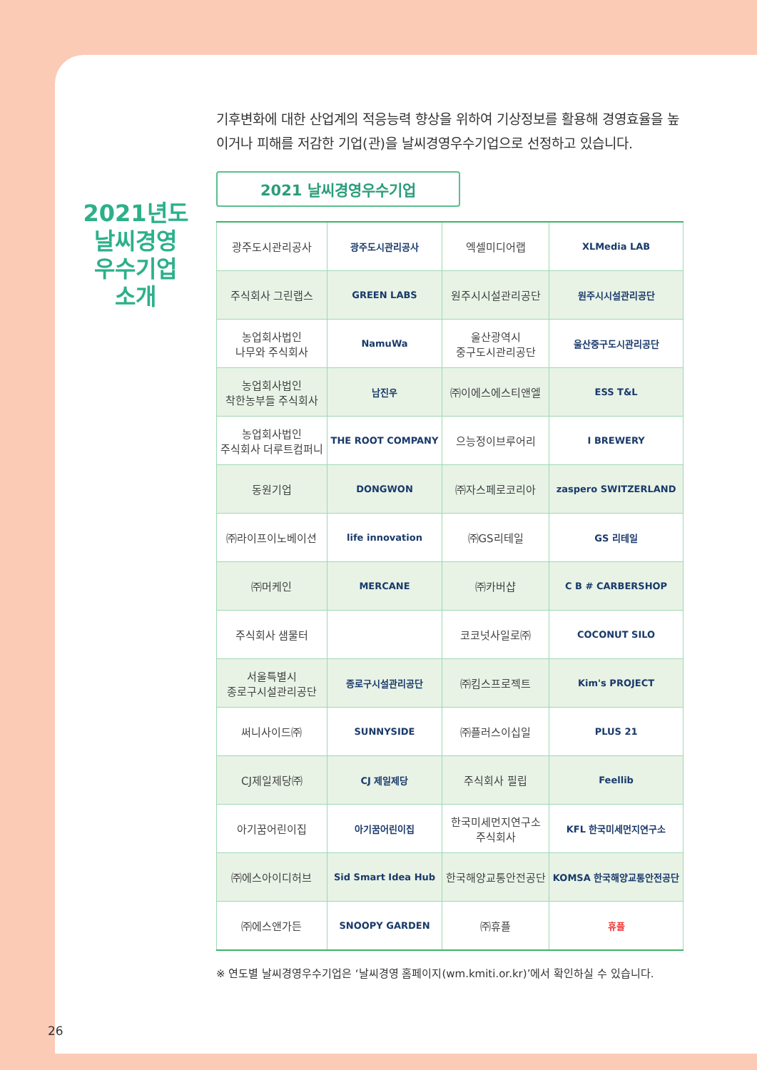2021년도
날씨경영
우수기업
소개
기후변화에 대한 산업계의 적응능력 향상을 위하여 기상정보를 활용해 경영효율을 높이거나 피해를 저감한 기업(관)을 날씨경영우수기업으로 선정하고 있습니다.
2021 날씨경영우수기업
| 광주도시관리공사 | 광주도시관리공사 | 엑셀미디어랩 | XLMedia LAB |
| 주식회사 그린랩스 | GREEN LABS | 원주시시설관리공단 | 원주시시설관리공단 |
| 농업회사법인 나무와 주식회사 | NamuWa | 울산광역시 중구도시관리공단 | 울산중구도시관리공단 |
| 농업회사법인 착한농부들 주식회사 | 남진우 | ㈜이에스에스티앤엘 | ESS T&L |
| 농업회사법인 주식회사 더루트컴퍼니 | THE ROOT COMPANY | 으능정이브루어리 | I BREWERY |
| 동원기업 | DONGWON | ㈜자스페로코리아 | zaspero SWITZERLAND |
| ㈜라이프이노베이션 | life innovation | ㈜GS리테일 | GS 리테일 |
| ㈜머케인 | MERCANE | ㈜카버샵 | C B # CARBERSHOP |
| 주식회사 샘물터 | | 코코넛사일로㈜ | COCONUT SILO |
| 서울특별시 종로구시설관리공단 | 종로구시설관리공단 | ㈜킴스프로젝트 | Kim's PROJECT |
| 써니사이드㈜ | SUNNYSIDE | ㈜플러스이십일 | PLUS 21 |
| CJ제일제당㈜ | CJ 제일제당 | 주식회사 필립 | Feellib |
| 아기꿈어린이집 | 아기꿈어린이집 | 한국미세먼지연구소 주식회사 | KFL 한국미세먼지연구소 |
| ㈜에스아이디허브 | Sid Smart Idea Hub | 한국해양교통안전공단 | KOMSA 한국해양교통안전공단 |
| ㈜에스앤가든 | SNOOPY GARDEN | ㈜휴플 | 휴플 |
※ 연도별 날씨경영우수기업은 ‘날씨경영 홈페이지(wm.kmiti.or.kr)’에서 확인하실 수 있습니다.
26